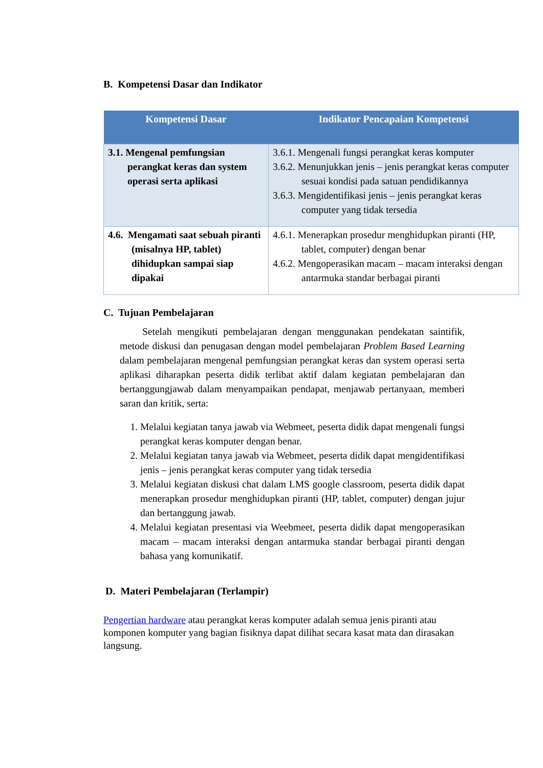B. Kompetensi Dasar dan Indikator
| Kompetensi Dasar | Indikator Pencapaian Kompetensi |
| --- | --- |
| 3.1. Mengenal pemfungsian perangkat keras dan system operasi serta aplikasi | 3.6.1. Mengenali fungsi perangkat keras komputer 3.6.2. Menunjukkan jenis – jenis perangkat keras computer sesuai kondisi pada satuan pendidikannya 3.6.3. Mengidentifikasi jenis – jenis perangkat keras computer yang tidak tersedia |
| 4.6. Mengamati saat sebuah piranti (misalnya HP, tablet) dihidupkan sampai siap dipakai | 4.6.1. Menerapkan prosedur menghidupkan piranti (HP, tablet, computer) dengan benar 4.6.2. Mengoperasikan macam – macam interaksi dengan antarmuka standar berbagai piranti |
C. Tujuan Pembelajaran
Setelah mengikuti pembelajaran dengan menggunakan pendekatan saintifik, metode diskusi dan penugasan dengan model pembelajaran Problem Based Learning dalam pembelajaran mengenal pemfungsian perangkat keras dan system operasi serta aplikasi diharapkan peserta didik terlibat aktif dalam kegiatan pembelajaran dan bertanggungjawab dalam menyampaikan pendapat, menjawab pertanyaan, memberi saran dan kritik, serta:
1. Melalui kegiatan tanya jawab via Webmeet, peserta didik dapat mengenali fungsi perangkat keras komputer dengan benar.
2. Melalui kegiatan tanya jawab via Webmeet, peserta didik dapat mengidentifikasi jenis – jenis perangkat keras computer yang tidak tersedia
3. Melalui kegiatan diskusi chat dalam LMS google classroom, peserta didik dapat menerapkan prosedur menghidupkan piranti (HP, tablet, computer) dengan jujur dan bertanggung jawab.
4. Melalui kegiatan presentasi via Weebmeet, peserta didik dapat mengoperasikan macam – macam interaksi dengan antarmuka standar berbagai piranti dengan bahasa yang komunikatif.
D. Materi Pembelajaran (Terlampir)
Pengertian hardware atau perangkat keras komputer adalah semua jenis piranti atau komponen komputer yang bagian fisiknya dapat dilihat secara kasat mata dan dirasakan langsung.